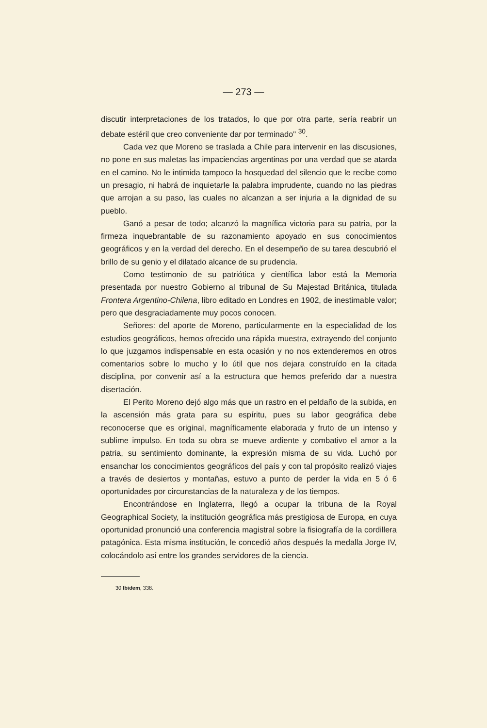— 273 —
discutir interpretaciones de los tratados, lo que por otra parte, sería reabrir un debate estéril que creo conveniente dar por terminado" <sup>30</sup>.
Cada vez que Moreno se traslada a Chile para intervenir en las discusiones, no pone en sus maletas las impaciencias argentinas por una verdad que se atarda en el camino. No le intimida tampoco la hosquedad del silencio que le recibe como un presagio, ni habrá de inquietarle la palabra imprudente, cuando no las piedras que arrojan a su paso, las cuales no alcanzan a ser injuria a la dignidad de su pueblo.
Ganó a pesar de todo; alcanzó la magnífica victoria para su patria, por la firmeza inquebrantable de su razonamiento apoyado en sus conocimientos geográficos y en la verdad del derecho. En el desempeño de su tarea descubrió el brillo de su genio y el dilatado alcance de su prudencia.
Como testimonio de su patriótica y científica labor está la Memoria presentada por nuestro Gobierno al tribunal de Su Majestad Británica, titulada Frontera Argentino-Chilena, libro editado en Londres en 1902, de inestimable valor; pero que desgraciadamente muy pocos conocen.
Señores: del aporte de Moreno, particularmente en la especialidad de los estudios geográficos, hemos ofrecido una rápida muestra, extrayendo del conjunto lo que juzgamos indispensable en esta ocasión y no nos extenderemos en otros comentarios sobre lo mucho y lo útil que nos dejara construído en la citada disciplina, por convenir así a la estructura que hemos preferido dar a nuestra disertación.
El Perito Moreno dejó algo más que un rastro en el peldaño de la subida, en la ascensión más grata para su espíritu, pues su labor geográfica debe reconocerse que es original, magníficamente elaborada y fruto de un intenso y sublime impulso. En toda su obra se mueve ardiente y combativo el amor a la patria, su sentimiento dominante, la expresión misma de su vida. Luchó por ensanchar los conocimientos geográficos del país y con tal propósito realizó viajes a través de desiertos y montañas, estuvo a punto de perder la vida en 5 ó 6 oportunidades por circunstancias de la naturaleza y de los tiempos.
Encontrándose en Inglaterra, llegó a ocupar la tribuna de la Royal Geographical Society, la institución geográfica más prestigiosa de Europa, en cuya oportunidad pronunció una conferencia magistral sobre la fisiografía de la cordillera patagónica. Esta misma institución, le concedió años después la medalla Jorge IV, colocándolo así entre los grandes servidores de la ciencia.
30 Ibidem, 338.